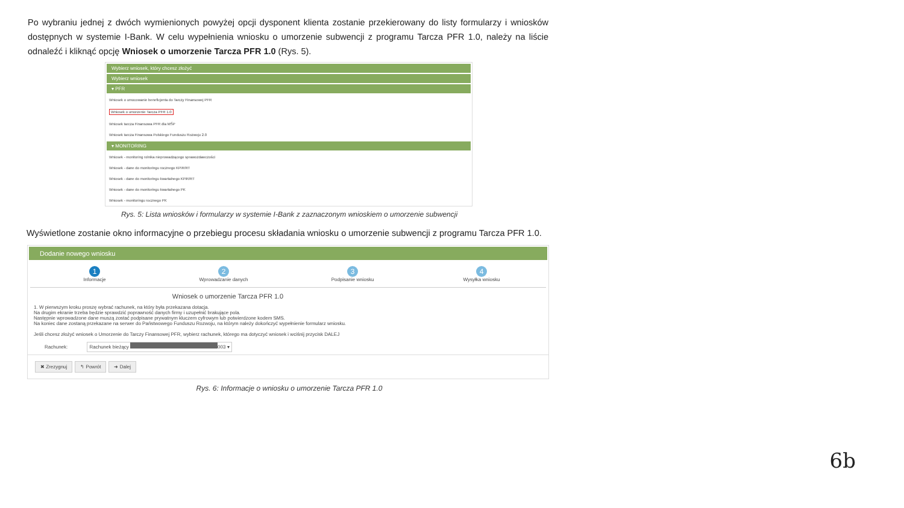Po wybraniu jednej z dwóch wymienionych powyżej opcji dysponent klienta zostanie przekierowany do listy formularzy i wniosków dostępnych w systemie I-Bank. W celu wypełnienia wniosku o umorzenie subwencji z programu Tarcza PFR 1.0, należy na liście odnaleźć i kliknąć opcję Wniosek o umorzenie Tarcza PFR 1.0 (Rys. 5).
Wybierz wniosek, który chcesz złożyć
Wybierz wniosek
▾ PFR
Wniosek o umocowanie beneficjenta do Tarczy Finansowej PFR
Wniosek o umorzenie Tarcza PFR 1.0
Wniosek tarcza Finansowa PFR dla MŚP
Wniosek tarcza Finansowa Polskiego Funduszu Rozwoju 2.0
▾ MONITORING
Wniosek - monitoring rolnika nieprowadzącego sprawozdawczości
Wniosek - dane do monitoringu rocznego KPiR/RT
Wniosek - dane do monitoringu kwartalnego KPiR/RT
Wniosek - dane do monitoringu kwartalnego PK
Wniosek - monitoringu rocznego PK
Rys. 5: Lista wniosków i formularzy w systemie I-Bank z zaznaczonym wnioskiem o umorzenie subwencji
Wyświetlone zostanie okno informacyjne o przebiegu procesu składania wniosku o umorzenie subwencji z programu Tarcza PFR 1.0.
Dodanie nowego wniosku
1
Informacje
2
Wprowadzanie danych
3
Podpisanie wniosku
4
Wysyłka wniosku
Wniosek o umorzenie Tarcza PFR 1.0
1. W pierwszym kroku proszę wybrać rachunek, na który była przekazana dotacja.
Na drugim ekranie trzeba będzie sprawdzić poprawność danych firmy i uzupełnić brakujące pola.
Następnie wprowadzone dane muszą zostać podpisane prywatnym kluczem cyfrowym lub potwierdzone kodem SMS.
Na koniec dane zostaną przekazane na serwer do Państwowego Funduszu Rozwoju, na którym należy dokończyć wypełnienie formularz wniosku.
Jeśli chcesz złożyć wniosek o Umorzenie do Tarczy Finansowej PFR, wybierz rachunek, którego ma dotyczyć wniosek i wciśnij przycisk DALEJ
Rachunek: Rachunek bieżący 003 ▾
✖ Zrezygnuj ↰ Powrót ➜ Dalej
Rys. 6: Informacje o wniosku o umorzenie Tarcza PFR 1.0
6b